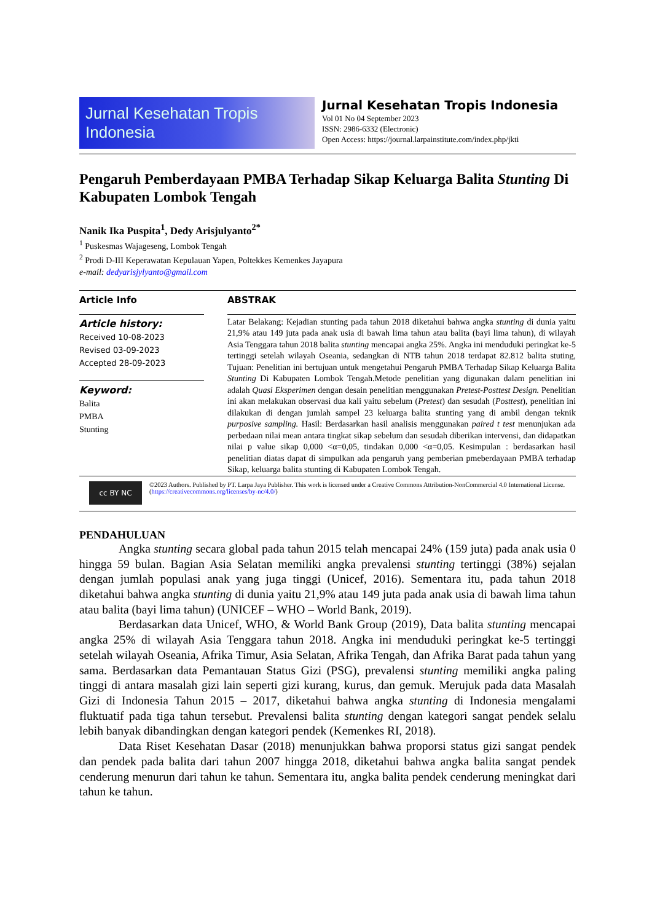Jurnal Kesehatan Tropis Indonesia
Jurnal Kesehatan Tropis Indonesia
Vol 01 No 04 September 2023
ISSN: 2986-6332 (Electronic)
Open Access: https://journal.larpainstitute.com/index.php/jkti
Pengaruh Pemberdayaan PMBA Terhadap Sikap Keluarga Balita Stunting Di Kabupaten Lombok Tengah
Nanik Ika Puspita<sup>1</sup>, Dedy Arisjulyanto<sup>2*</sup>
<sup>1</sup> Puskesmas Wajageseng, Lombok Tengah
<sup>2</sup> Prodi D-III Keperawatan Kepulauan Yapen, Poltekkes Kemenkes Jayapura
e-mail: dedyarisjylyanto@gmail.com
Article Info
Article history:
Received 10-08-2023
Revised 03-09-2023
Accepted 28-09-2023
Keyword:
Balita
PMBA
Stunting
ABSTRAK
Latar Belakang: Kejadian stunting pada tahun 2018 diketahui bahwa angka stunting di dunia yaitu 21,9% atau 149 juta pada anak usia di bawah lima tahun atau balita (bayi lima tahun), di wilayah Asia Tenggara tahun 2018 balita stunting mencapai angka 25%. Angka ini menduduki peringkat ke-5 tertinggi setelah wilayah Oseania, sedangkan di NTB tahun 2018 terdapat 82.812 balita stuting, Tujuan: Penelitian ini bertujuan untuk mengetahui Pengaruh PMBA Terhadap Sikap Keluarga Balita Stunting Di Kabupaten Lombok Tengah.Metode penelitian yang digunakan dalam penelitian ini adalah Quasi Eksperimen dengan desain penelitian menggunakan Pretest-Posttest Design. Penelitian ini akan melakukan observasi dua kali yaitu sebelum (Pretest) dan sesudah (Posttest), penelitian ini dilakukan di dengan jumlah sampel 23 keluarga balita stunting yang di ambil dengan teknik purposive sampling. Hasil: Berdasarkan hasil analisis menggunakan paired t test menunjukan ada perbedaan nilai mean antara tingkat sikap sebelum dan sesudah diberikan intervensi, dan didapatkan nilai p value sikap 0,000 <α=0,05, tindakan 0,000 <α=0,05. Kesimpulan : berdasarkan hasil penelitian diatas dapat di simpulkan ada pengaruh yang pemberian pmeberdayaan PMBA terhadap Sikap, keluarga balita stunting di Kabupaten Lombok Tengah.
cc BY NC
©2023 Authors. Published by PT. Larpa Jaya Publisher. This work is licensed under a Creative Commons Attribution-NonCommercial 4.0 International License. (https://creativecommons.org/licenses/by-nc/4.0/)
PENDAHULUAN
Angka stunting secara global pada tahun 2015 telah mencapai 24% (159 juta) pada anak usia 0 hingga 59 bulan. Bagian Asia Selatan memiliki angka prevalensi stunting tertinggi (38%) sejalan dengan jumlah populasi anak yang juga tinggi (Unicef, 2016). Sementara itu, pada tahun 2018 diketahui bahwa angka stunting di dunia yaitu 21,9% atau 149 juta pada anak usia di bawah lima tahun atau balita (bayi lima tahun) (UNICEF – WHO – World Bank, 2019).
Berdasarkan data Unicef, WHO, & World Bank Group (2019), Data balita stunting mencapai angka 25% di wilayah Asia Tenggara tahun 2018. Angka ini menduduki peringkat ke-5 tertinggi setelah wilayah Oseania, Afrika Timur, Asia Selatan, Afrika Tengah, dan Afrika Barat pada tahun yang sama. Berdasarkan data Pemantauan Status Gizi (PSG), prevalensi stunting memiliki angka paling tinggi di antara masalah gizi lain seperti gizi kurang, kurus, dan gemuk. Merujuk pada data Masalah Gizi di Indonesia Tahun 2015 – 2017, diketahui bahwa angka stunting di Indonesia mengalami fluktuatif pada tiga tahun tersebut. Prevalensi balita stunting dengan kategori sangat pendek selalu lebih banyak dibandingkan dengan kategori pendek (Kemenkes RI, 2018).
Data Riset Kesehatan Dasar (2018) menunjukkan bahwa proporsi status gizi sangat pendek dan pendek pada balita dari tahun 2007 hingga 2018, diketahui bahwa angka balita sangat pendek cenderung menurun dari tahun ke tahun. Sementara itu, angka balita pendek cenderung meningkat dari tahun ke tahun.